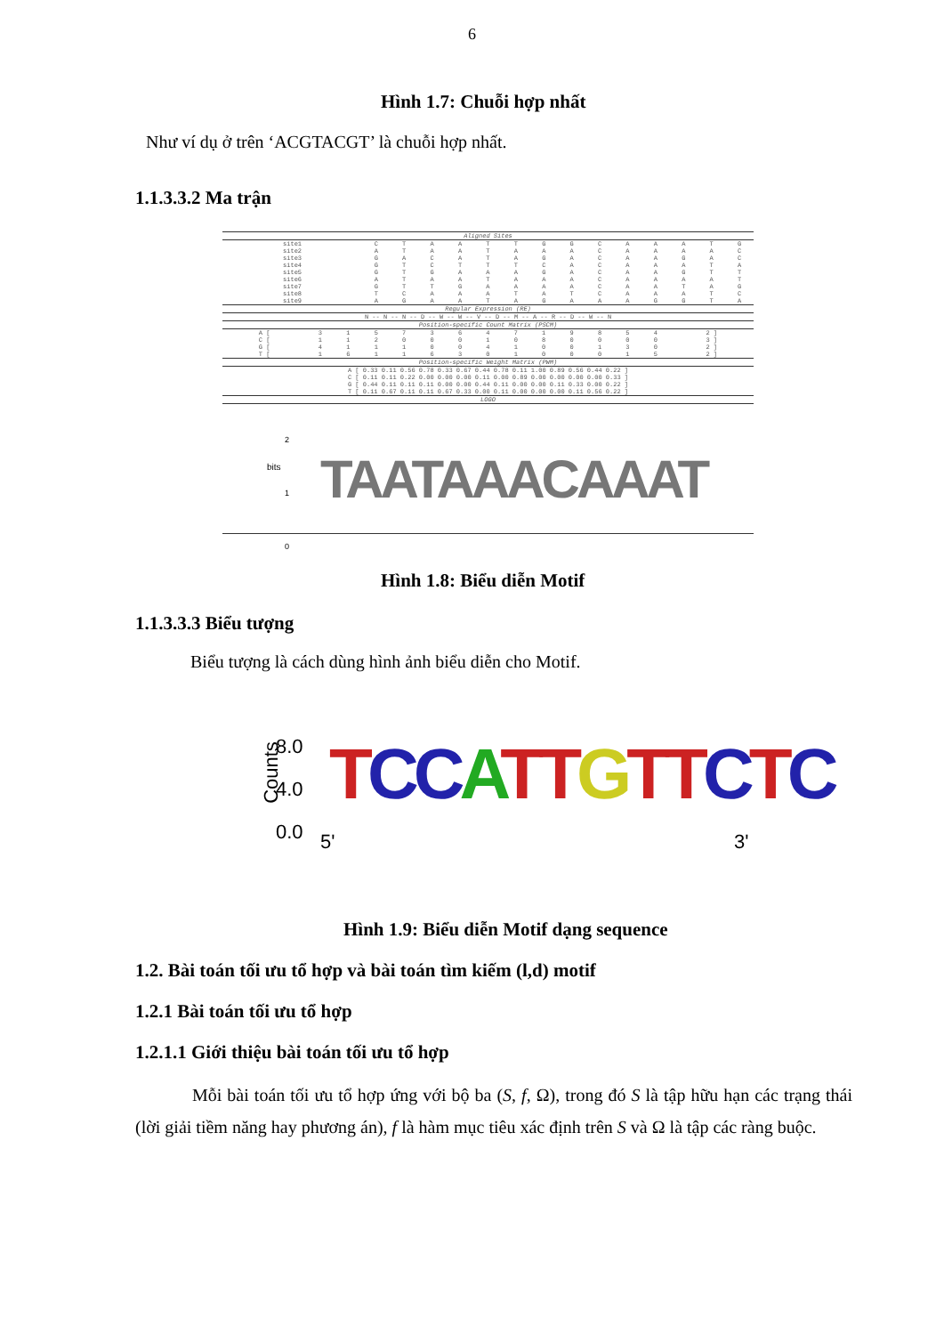6
Hình 1.7: Chuỗi hợp nhất
Như ví dụ ở trên ‘ACGTACGT’ là chuỗi hợp nhất.
1.1.3.3.2 Ma trận
Aligned Sites
| site1 | C | T | A | A | T | T | G | G | C | A | A | A | T | G |
| site2 | A | T | A | A | T | A | A | A | C | A | A | A | A | C |
| site3 | G | A | C | A | T | A | G | A | C | A | A | G | A | C |
| site4 | G | T | C | T | T | T | C | A | C | A | A | A | T | A |
| site5 | G | T | G | A | A | A | G | A | C | A | A | G | T | T |
| site6 | A | T | A | A | T | A | A | A | C | A | A | A | A | T |
| site7 | G | T | T | G | A | A | A | A | C | A | A | T | A | G |
| site8 | T | C | A | A | A | T | A | T | C | A | A | A | T | C |
| site9 | A | G | A | A | T | A | G | A | A | A | G | G | T | A |
Regular Expression (RE)
N -- N -- N -- D -- W -- W -- V -- D -- M -- A -- R -- D -- W -- N
Position-specific Count Matrix (PSCM)
| A [ | 3 | 1 | 5 | 7 | 3 | 6 | 4 | 7 | 1 | 9 | 8 | 5 | 4 | 2 ] |
| C [ | 1 | 1 | 2 | 0 | 0 | 0 | 1 | 0 | 8 | 0 | 0 | 0 | 0 | 3 ] |
| G [ | 4 | 1 | 1 | 1 | 0 | 0 | 4 | 1 | 0 | 0 | 1 | 3 | 0 | 2 ] |
| T [ | 1 | 6 | 1 | 1 | 6 | 3 | 0 | 1 | 0 | 0 | 0 | 1 | 5 | 2 ] |
Position-specific Weight Matrix (PWM)
| A [ 0.33 0.11 0.56 0.78 0.33 0.67 0.44 0.78 0.11 1.00 0.89 0.56 0.44 0.22 ] |
| C [ 0.11 0.11 0.22 0.00 0.00 0.00 0.11 0.00 0.89 0.00 0.00 0.00 0.00 0.33 ] |
| G [ 0.44 0.11 0.11 0.11 0.00 0.00 0.44 0.11 0.00 0.00 0.11 0.33 0.00 0.22 ] |
| T [ 0.11 0.67 0.11 0.11 0.67 0.33 0.00 0.11 0.00 0.00 0.00 0.11 0.56 0.22 ] |
LOGO
2
1
0
bits TAATAAACAAAT
Hình 1.8: Biểu diễn Motif
1.1.3.3.3 Biểu tượng
Biểu tượng là cách dùng hình ảnh biểu diễn cho Motif.
Counts
8.0
4.0
0.0
TCC ATT GTT CTC
5' 3'
Hình 1.9: Biểu diễn Motif dạng sequence
1.2. Bài toán tối ưu tổ hợp và bài toán tìm kiếm (l,d) motif
1.2.1 Bài toán tối ưu tổ hợp
1.2.1.1 Giới thiệu bài toán tối ưu tổ hợp
Mỗi bài toán tối ưu tổ hợp ứng với bộ ba (S, f, Ω), trong đó S là tập hữu hạn các trạng thái (lời giải tiềm năng hay phương án), f là hàm mục tiêu xác định trên S và Ω là tập các ràng buộc.